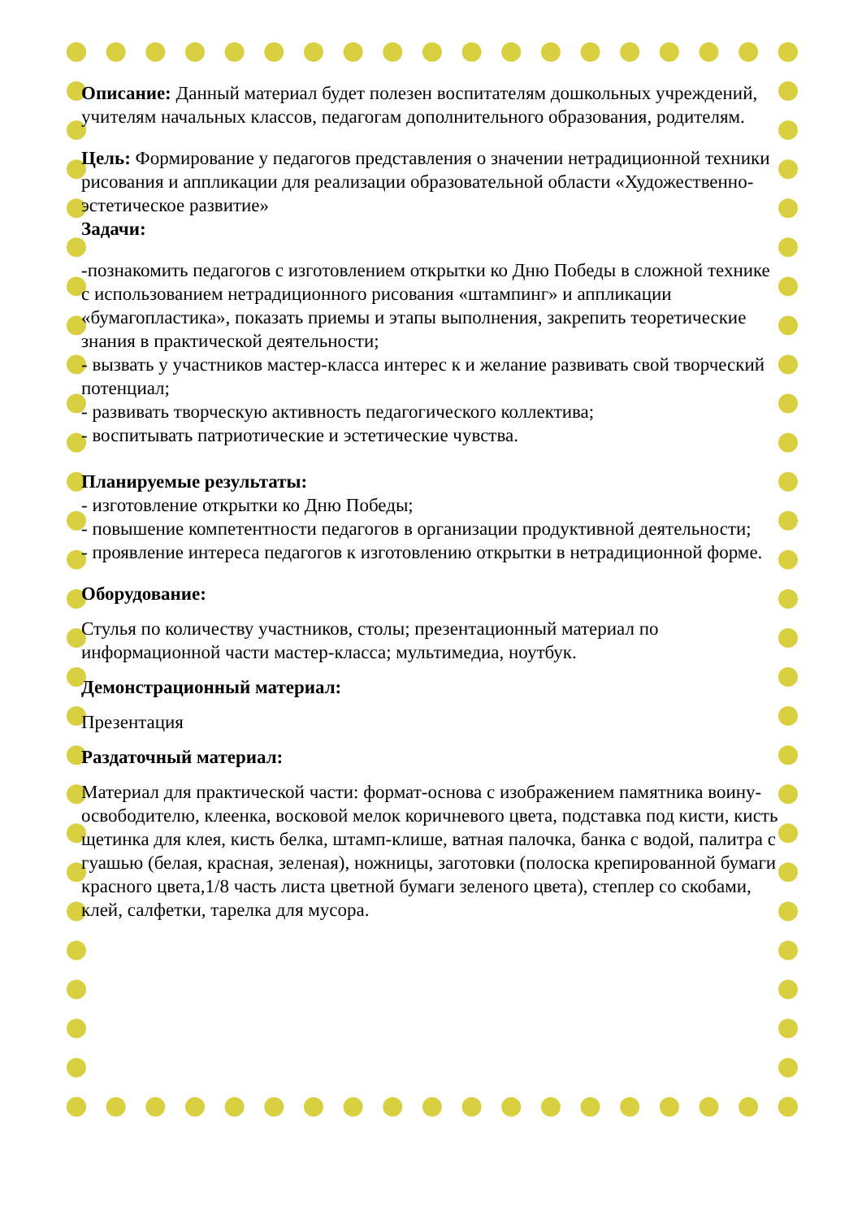Описание: Данный материал будет полезен воспитателям дошкольных учреждений, учителям начальных классов, педагогам дополнительного образования, родителям.
Цель: Формирование у педагогов представления о значении нетрадиционной техники рисования и аппликации для реализации образовательной области «Художественно-эстетическое развитие»
Задачи:
-познакомить педагогов с изготовлением открытки ко Дню Победы в сложной технике с использованием нетрадиционного рисования «штампинг» и аппликации «бумагопластика», показать приемы и этапы выполнения, закрепить теоретические знания в практической деятельности;
- вызвать у участников мастер-класса интерес к и желание развивать свой творческий потенциал;
- развивать творческую активность педагогического коллектива;
- воспитывать патриотические и эстетические чувства.
Планируемые результаты:
- изготовление открытки ко Дню Победы;
- повышение компетентности педагогов в организации продуктивной деятельности;
- проявление интереса педагогов к изготовлению открытки в нетрадиционной форме.
Оборудование:
Стулья по количеству участников, столы; презентационный материал по информационной части мастер-класса; мультимедиа, ноутбук.
Демонстрационный материал:
Презентация
Раздаточный материал:
Материал для практической части: формат-основа с изображением памятника воину-освободителю, клеенка, восковой мелок коричневого цвета, подставка под кисти, кисть щетинка для клея, кисть белка, штамп-клише, ватная палочка, банка с водой, палитра с гуашью (белая, красная, зеленая), ножницы, заготовки (полоска крепированной бумаги красного цвета,1/8 часть листа цветной бумаги зеленого цвета), степлер со скобами, клей, салфетки, тарелка для мусора.